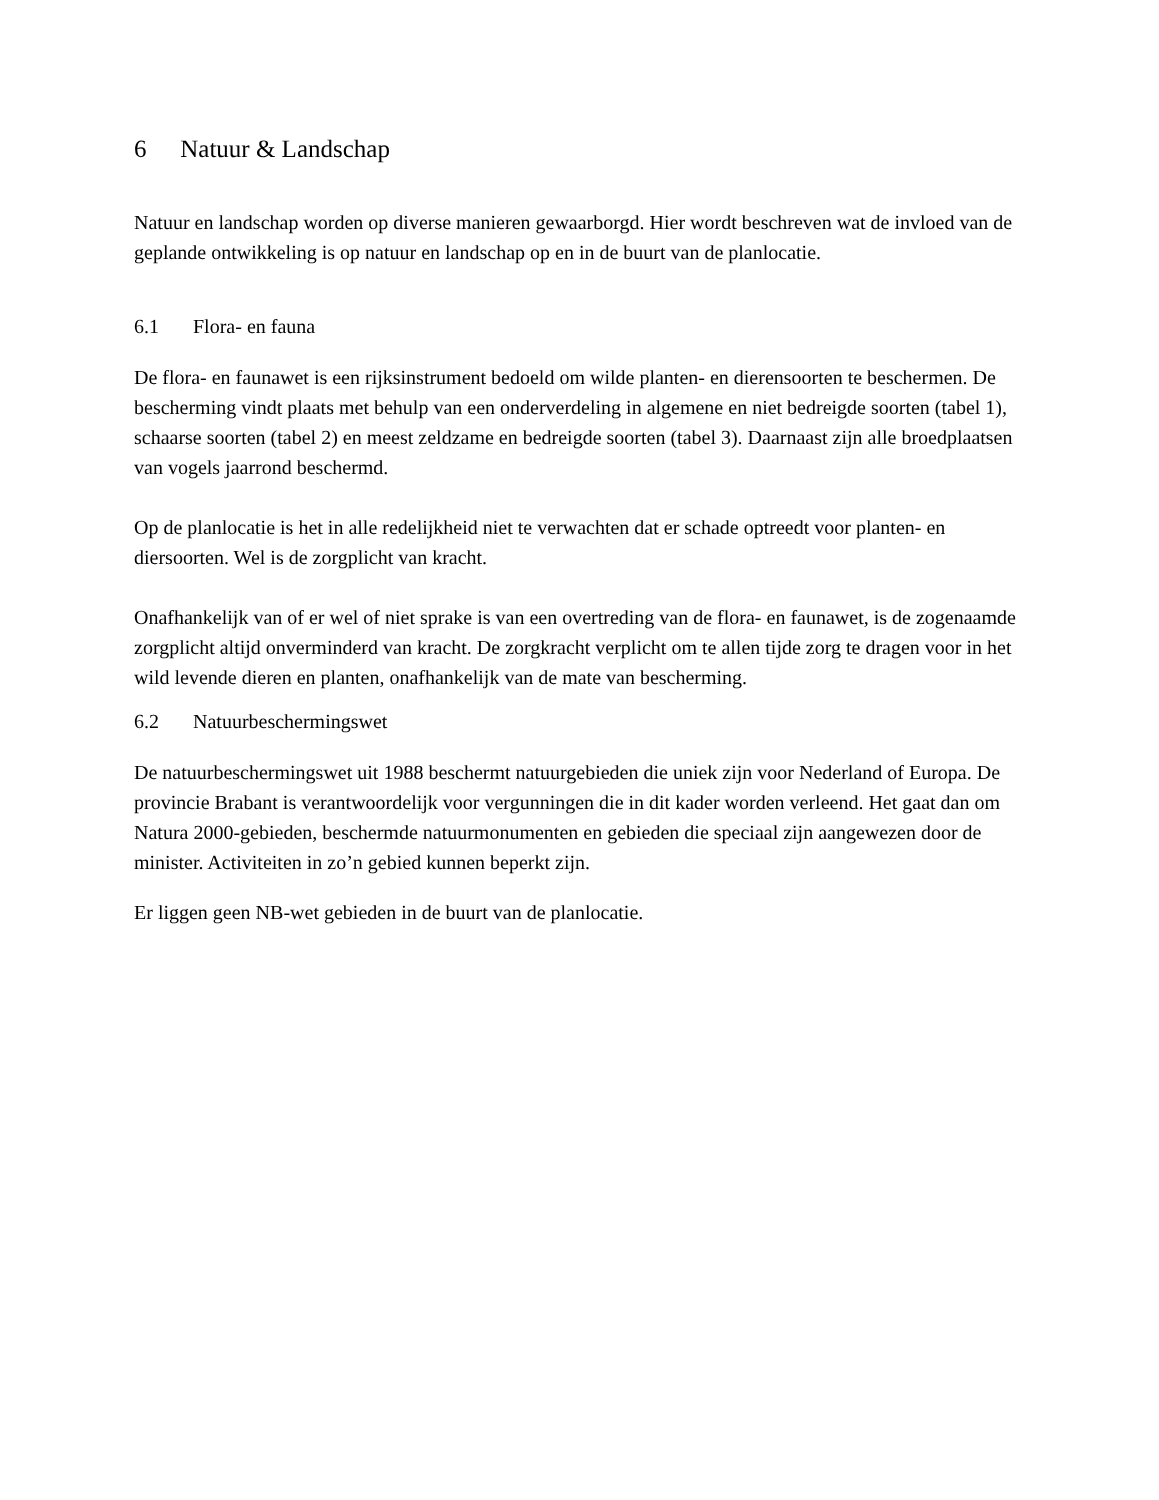6 Natuur & Landschap
Natuur en landschap worden op diverse manieren gewaarborgd. Hier wordt beschreven wat de invloed van de geplande ontwikkeling is op natuur en landschap op en in de buurt van de planlocatie.
6.1 Flora- en fauna
De flora- en faunawet is een rijksinstrument bedoeld om wilde planten- en dierensoorten te beschermen. De bescherming vindt plaats met behulp van een onderverdeling in algemene en niet bedreigde soorten (tabel 1), schaarse soorten (tabel 2) en meest zeldzame en bedreigde soorten (tabel 3). Daarnaast zijn alle broedplaatsen van vogels jaarrond beschermd.
Op de planlocatie is het in alle redelijkheid niet te verwachten dat er schade optreedt voor planten- en diersoorten. Wel is de zorgplicht van kracht.
Onafhankelijk van of er wel of niet sprake is van een overtreding van de flora- en faunawet, is de zogenaamde zorgplicht altijd onverminderd van kracht. De zorgkracht verplicht om te allen tijde zorg te dragen voor in het wild levende dieren en planten, onafhankelijk van de mate van bescherming.
6.2 Natuurbeschermingswet
De natuurbeschermingswet uit 1988 beschermt natuurgebieden die uniek zijn voor Nederland of Europa. De provincie Brabant is verantwoordelijk voor vergunningen die in dit kader worden verleend. Het gaat dan om Natura 2000-gebieden, beschermde natuurmonumenten en gebieden die speciaal zijn aangewezen door de minister. Activiteiten in zo’n gebied kunnen beperkt zijn.
Er liggen geen NB-wet gebieden in de buurt van de planlocatie.